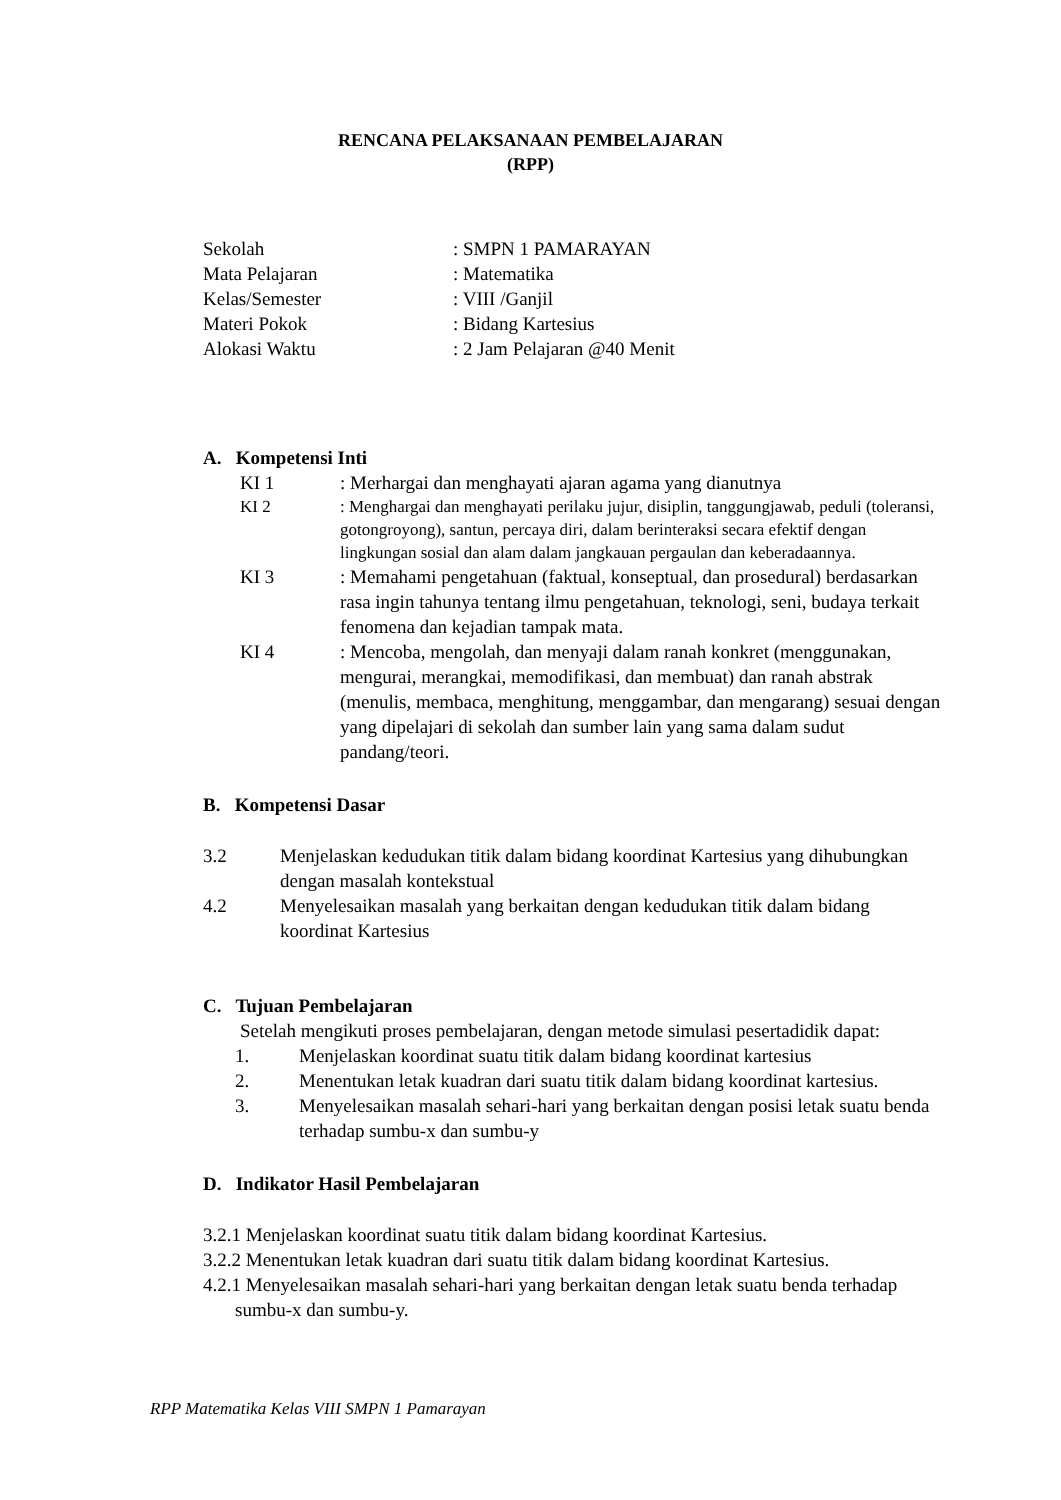RENCANA PELAKSANAAN PEMBELAJARAN
(RPP)
| Sekolah | : SMPN 1 PAMARAYAN |
| Mata Pelajaran | : Matematika |
| Kelas/Semester | : VIII /Ganjil |
| Materi Pokok | : Bidang Kartesius |
| Alokasi Waktu | : 2 Jam Pelajaran @40 Menit |
A. Kompetensi Inti
KI 1 : Merhargai dan menghayati ajaran agama yang dianutnya
KI 2 : Menghargai dan menghayati perilaku jujur, disiplin, tanggungjawab, peduli (toleransi, gotongroyong), santun, percaya diri, dalam berinteraksi secara efektif dengan lingkungan sosial dan alam dalam jangkauan pergaulan dan keberadaannya.
KI 3 : Memahami pengetahuan (faktual, konseptual, dan prosedural) berdasarkan rasa ingin tahunya tentang ilmu pengetahuan, teknologi, seni, budaya terkait fenomena dan kejadian tampak mata.
KI 4 : Mencoba, mengolah, dan menyaji dalam ranah konkret (menggunakan, mengurai, merangkai, memodifikasi, dan membuat) dan ranah abstrak (menulis, membaca, menghitung, menggambar, dan mengarang) sesuai dengan yang dipelajari di sekolah dan sumber lain yang sama dalam sudut pandang/teori.
B. Kompetensi Dasar
3.2 Menjelaskan kedudukan titik dalam bidang koordinat Kartesius yang dihubungkan dengan masalah kontekstual
4.2 Menyelesaikan masalah yang berkaitan dengan kedudukan titik dalam bidang koordinat Kartesius
C. Tujuan Pembelajaran
Setelah mengikuti proses pembelajaran, dengan metode simulasi pesertadidik dapat:
1. Menjelaskan koordinat suatu titik dalam bidang koordinat kartesius
2. Menentukan letak kuadran dari suatu titik dalam bidang koordinat kartesius.
3. Menyelesaikan masalah sehari-hari yang berkaitan dengan posisi letak suatu benda terhadap sumbu-x dan sumbu-y
D. Indikator Hasil Pembelajaran
3.2.1 Menjelaskan koordinat suatu titik dalam bidang koordinat Kartesius.
3.2.2 Menentukan letak kuadran dari suatu titik dalam bidang koordinat Kartesius.
4.2.1 Menyelesaikan masalah sehari-hari yang berkaitan dengan letak suatu benda terhadap sumbu-x dan sumbu-y.
RPP Matematika Kelas VIII SMPN 1 Pamarayan